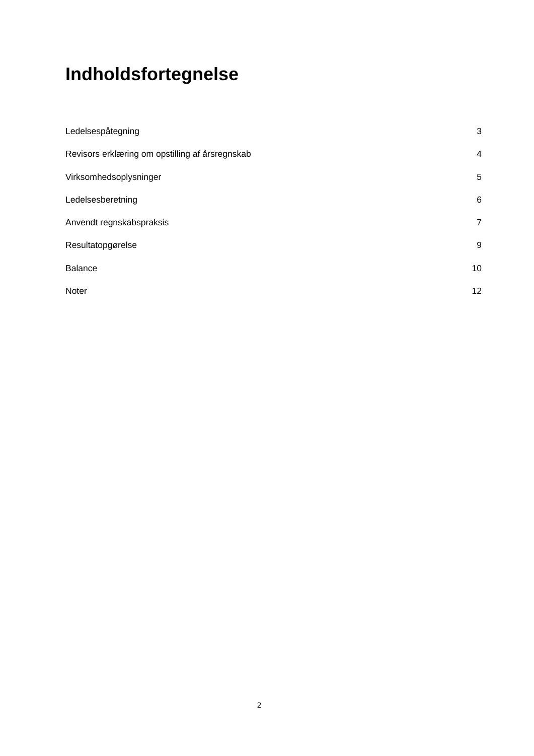Indholdsfortegnelse
Ledelsespåtegning 3
Revisors erklæring om opstilling af årsregnskab 4
Virksomhedsoplysninger 5
Ledelsesberetning 6
Anvendt regnskabspraksis 7
Resultatopgørelse 9
Balance 10
Noter 12
2